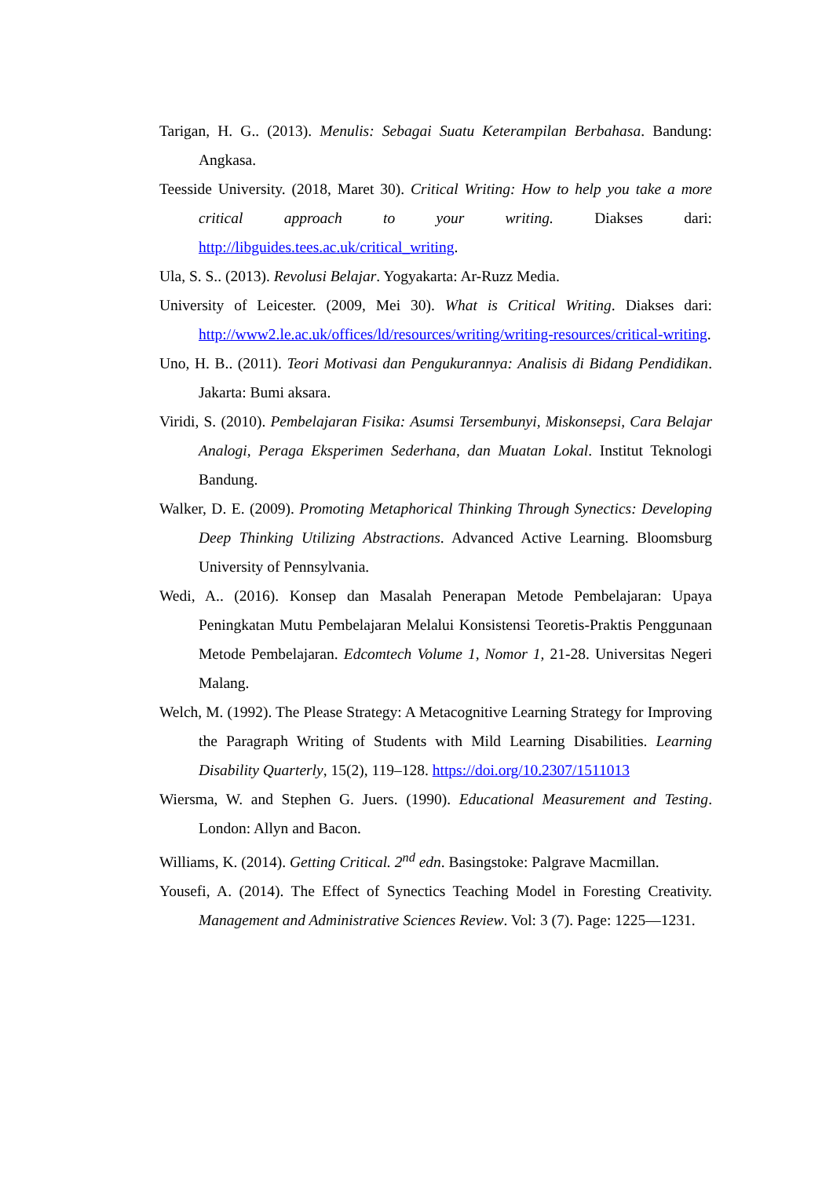Tarigan, H. G.. (2013). Menulis: Sebagai Suatu Keterampilan Berbahasa. Bandung: Angkasa.
Teesside University. (2018, Maret 30). Critical Writing: How to help you take a more critical approach to your writing. Diakses dari: http://libguides.tees.ac.uk/critical_writing.
Ula, S. S.. (2013). Revolusi Belajar. Yogyakarta: Ar-Ruzz Media.
University of Leicester. (2009, Mei 30). What is Critical Writing. Diakses dari: http://www2.le.ac.uk/offices/ld/resources/writing/writing-resources/critical-writing.
Uno, H. B.. (2011). Teori Motivasi dan Pengukurannya: Analisis di Bidang Pendidikan. Jakarta: Bumi aksara.
Viridi, S. (2010). Pembelajaran Fisika: Asumsi Tersembunyi, Miskonsepsi, Cara Belajar Analogi, Peraga Eksperimen Sederhana, dan Muatan Lokal. Institut Teknologi Bandung.
Walker, D. E. (2009). Promoting Metaphorical Thinking Through Synectics: Developing Deep Thinking Utilizing Abstractions. Advanced Active Learning. Bloomsburg University of Pennsylvania.
Wedi, A.. (2016). Konsep dan Masalah Penerapan Metode Pembelajaran: Upaya Peningkatan Mutu Pembelajaran Melalui Konsistensi Teoretis-Praktis Penggunaan Metode Pembelajaran. Edcomtech Volume 1, Nomor 1, 21-28. Universitas Negeri Malang.
Welch, M. (1992). The Please Strategy: A Metacognitive Learning Strategy for Improving the Paragraph Writing of Students with Mild Learning Disabilities. Learning Disability Quarterly, 15(2), 119–128. https://doi.org/10.2307/1511013
Wiersma, W. and Stephen G. Juers. (1990). Educational Measurement and Testing. London: Allyn and Bacon.
Williams, K. (2014). Getting Critical. 2<sup>nd</sup> edn. Basingstoke: Palgrave Macmillan.
Yousefi, A. (2014). The Effect of Synectics Teaching Model in Foresting Creativity. Management and Administrative Sciences Review. Vol: 3 (7). Page: 1225—1231.